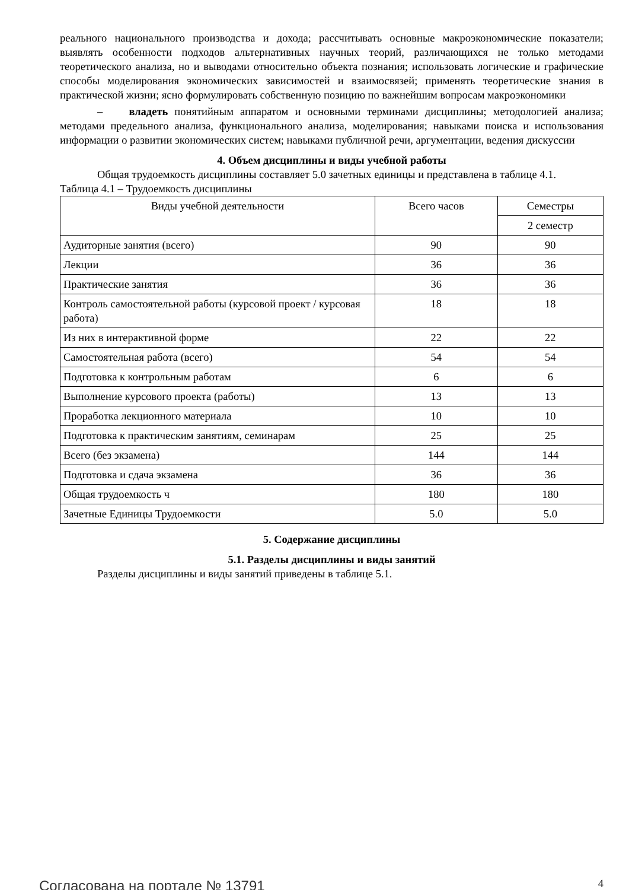реального национального производства и дохода; рассчитывать основные макроэкономические показатели; выявлять особенности подходов альтернативных научных теорий, различающихся не только методами теоретического анализа, но и выводами относительно объекта познания; использовать логические и графические способы моделирования экономических зависимостей и взаимосвязей; применять теоретические знания в практической жизни; ясно формулировать собственную позицию по важнейшим вопросам макроэкономики
– владеть понятийным аппаратом и основными терминами дисциплины; методологией анализа; методами предельного анализа, функционального анализа, моделирования; навыками поиска и использования информации о развитии экономических систем; навыками публичной речи, аргументации, ведения дискуссии
4. Объем дисциплины и виды учебной работы
Общая трудоемкость дисциплины составляет 5.0 зачетных единицы и представлена в таблице 4.1.
Таблица 4.1 – Трудоемкость дисциплины
| Виды учебной деятельности | Всего часов | Семестры |
| --- | --- | --- |
| | | 2 семестр |
| Аудиторные занятия (всего) | 90 | 90 |
| Лекции | 36 | 36 |
| Практические занятия | 36 | 36 |
| Контроль самостоятельной работы (курсовой проект / курсовая работа) | 18 | 18 |
| Из них в интерактивной форме | 22 | 22 |
| Самостоятельная работа (всего) | 54 | 54 |
| Подготовка к контрольным работам | 6 | 6 |
| Выполнение курсового проекта (работы) | 13 | 13 |
| Проработка лекционного материала | 10 | 10 |
| Подготовка к практическим занятиям, семинарам | 25 | 25 |
| Всего (без экзамена) | 144 | 144 |
| Подготовка и сдача экзамена | 36 | 36 |
| Общая трудоемкость ч | 180 | 180 |
| Зачетные Единицы Трудоемкости | 5.0 | 5.0 |
5. Содержание дисциплины
5.1. Разделы дисциплины и виды занятий
Разделы дисциплины и виды занятий приведены в таблице 5.1.
Согласована на портале № 13791 4